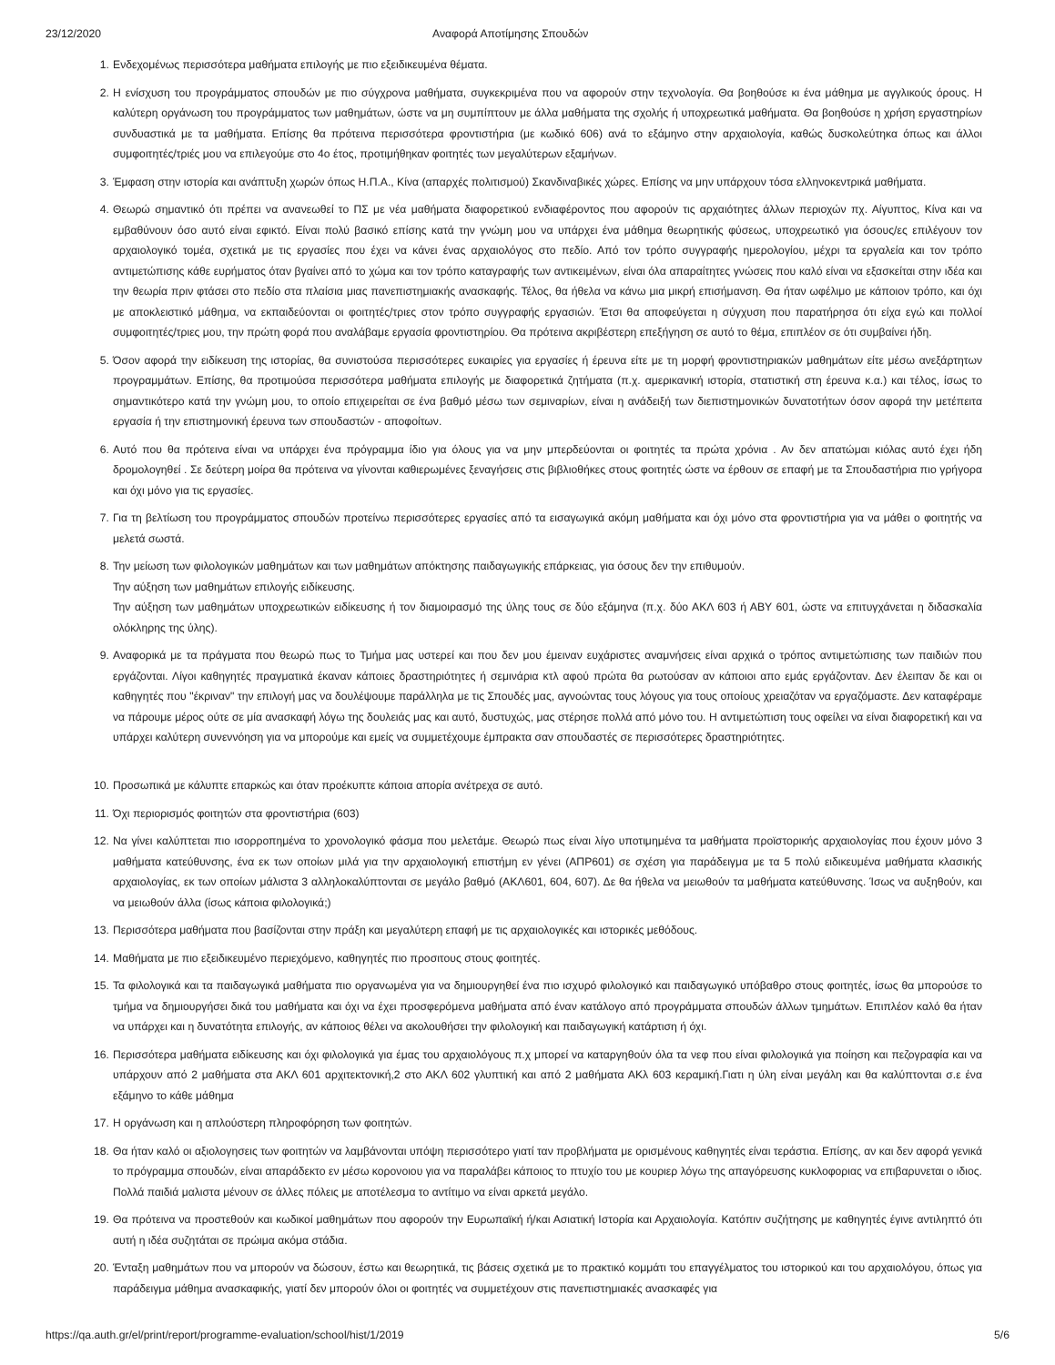23/12/2020 Αναφορά Αποτίμησης Σπουδών
1. Ενδεχομένως περισσότερα μαθήματα επιλογής με πιο εξειδικευμένα θέματα.
2. Η ενίσχυση του προγράμματος σπουδών με πιο σύγχρονα μαθήματα, συγκεκριμένα που να αφορούν στην τεχνολογία. Θα βοηθούσε κι ένα μάθημα με αγγλικούς όρους. Η καλύτερη οργάνωση του προγράμματος των μαθημάτων, ώστε να μη συμπίπτουν με άλλα μαθήματα της σχολής ή υποχρεωτικά μαθήματα. Θα βοηθούσε η χρήση εργαστηρίων συνδυαστικά με τα μαθήματα. Επίσης θα πρότεινα περισσότερα φροντιστήρια (με κωδικό 606) ανά το εξάμηνο στην αρχαιολογία, καθώς δυσκολεύτηκα όπως και άλλοι συμφοιτητές/τριές μου να επιλεγούμε στο 4ο έτος, προτιμήθηκαν φοιτητές των μεγαλύτερων εξαμήνων.
3. Έμφαση στην ιστορία και ανάπτυξη χωρών όπως Η.Π.Α., Κίνα (απαρχές πολιτισμού) Σκανδιναβικές χώρες. Επίσης να μην υπάρχουν τόσα ελληνοκεντρικά μαθήματα.
4. Θεωρώ σημαντικό ότι πρέπει να ανανεωθεί το ΠΣ με νέα μαθήματα διαφορετικού ενδιαφέροντος που αφορούν τις αρχαιότητες άλλων περιοχών πχ. Αίγυπτος, Κίνα και να εμβαθύνουν όσο αυτό είναι εφικτό. Είναι πολύ βασικό επίσης κατά την γνώμη μου να υπάρχει ένα μάθημα θεωρητικής φύσεως, υποχρεωτικό για όσους/ες επιλέγουν τον αρχαιολογικό τομέα, σχετικά με τις εργασίες που έχει να κάνει ένας αρχαιολόγος στο πεδίο. Από τον τρόπο συγγραφής ημερολογίου, μέχρι τα εργαλεία και τον τρόπο αντιμετώπισης κάθε ευρήματος όταν βγαίνει από το χώμα και τον τρόπο καταγραφής των αντικειμένων, είναι όλα απαραίτητες γνώσεις που καλό είναι να εξασκείται στην ιδέα και την θεωρία πριν φτάσει στο πεδίο στα πλαίσια μιας πανεπιστημιακής ανασκαφής. Τέλος, θα ήθελα να κάνω μια μικρή επισήμανση. Θα ήταν ωφέλιμο με κάποιον τρόπο, και όχι με αποκλειστικό μάθημα, να εκπαιδεύονται οι φοιτητές/τριες στον τρόπο συγγραφής εργασιών. Έτσι θα αποφεύγεται η σύγχυση που παρατήρησα ότι είχα εγώ και πολλοί συμφοιτητές/τριες μου, την πρώτη φορά που αναλάβαμε εργασία φροντιστηρίου. Θα πρότεινα ακριβέστερη επεξήγηση σε αυτό το θέμα, επιπλέον σε ότι συμβαίνει ήδη.
5. Όσον αφορά την ειδίκευση της ιστορίας, θα συνιστούσα περισσότερες ευκαιρίες για εργασίες ή έρευνα είτε με τη μορφή φροντιστηριακών μαθημάτων είτε μέσω ανεξάρτητων προγραμμάτων. Επίσης, θα προτιμούσα περισσότερα μαθήματα επιλογής με διαφορετικά ζητήματα (π.χ. αμερικανική ιστορία, στατιστική στη έρευνα κ.α.) και τέλος, ίσως το σημαντικότερο κατά την γνώμη μου, το οποίο επιχειρείται σε ένα βαθμό μέσω των σεμιναρίων, είναι η ανάδειξή των διεπιστημονικών δυνατοτήτων όσον αφορά την μετέπειτα εργασία ή την επιστημονική έρευνα των σπουδαστών - αποφοίτων.
6. Αυτό που θα πρότεινα είναι να υπάρχει ένα πρόγραμμα ίδιο για όλους για να μην μπερδεύονται οι φοιτητές τα πρώτα χρόνια . Αν δεν απατώμαι κιόλας αυτό έχει ήδη δρομολογηθεί . Σε δεύτερη μοίρα θα πρότεινα να γίνονται καθιερωμένες ξεναγήσεις στις βιβλιοθήκες στους φοιτητές ώστε να έρθουν σε επαφή με τα Σπουδαστήρια πιο γρήγορα και όχι μόνο για τις εργασίες.
7. Για τη βελτίωση του προγράμματος σπουδών προτείνω περισσότερες εργασίες από τα εισαγωγικά ακόμη μαθήματα και όχι μόνο στα φροντιστήρια για να μάθει ο φοιτητής να μελετά σωστά.
8. Την μείωση των φιλολογικών μαθημάτων και των μαθημάτων απόκτησης παιδαγωγικής επάρκειας, για όσους δεν την επιθυμούν.
Την αύξηση των μαθημάτων επιλογής ειδίκευσης.
Την αύξηση των μαθημάτων υποχρεωτικών ειδίκευσης ή τον διαμοιρασμό της ύλης τους σε δύο εξάμηνα (π.χ. δύο ΑΚΛ 603 ή ΑΒΥ 601, ώστε να επιτυγχάνεται η διδασκαλία ολόκληρης της ύλης).
9. Αναφορικά με τα πράγματα που θεωρώ πως το Τμήμα μας υστερεί και που δεν μου έμειναν ευχάριστες αναμνήσεις είναι αρχικά ο τρόπος αντιμετώπισης των παιδιών που εργάζονται. Λίγοι καθηγητές πραγματικά έκαναν κάποιες δραστηριότητες ή σεμινάρια κτλ αφού πρώτα θα ρωτούσαν αν κάποιοι απο εμάς εργάζονταν. Δεν έλειπαν δε και οι καθηγητές που "έκριναν" την επιλογή μας να δουλέψουμε παράλληλα με τις Σπουδές μας, αγνοώντας τους λόγους για τους οποίους χρειαζόταν να εργαζόμαστε. Δεν καταφέραμε να πάρουμε μέρος ούτε σε μία ανασκαφή λόγω της δουλειάς μας και αυτό, δυστυχώς, μας στέρησε πολλά από μόνο του. Η αντιμετώπιση τους οφείλει να είναι διαφορετική και να υπάρχει καλύτερη συνεννόηση για να μπορούμε και εμείς να συμμετέχουμε έμπρακτα σαν σπουδαστές σε περισσότερες δραστηριότητες.
10. Προσωπικά με κάλυπτε επαρκώς και όταν προέκυπτε κάποια απορία ανέτρεχα σε αυτό.
11. Όχι περιορισμός φοιτητών στα φροντιστήρια (603)
12. Να γίνει καλύπτεται πιο ισορροπημένα το χρονολογικό φάσμα που μελετάμε. Θεωρώ πως είναι λίγο υποτιμημένα τα μαθήματα προϊστορικής αρχαιολογίας που έχουν μόνο 3 μαθήματα κατεύθυνσης, ένα εκ των οποίων μιλά για την αρχαιολογική επιστήμη εν γένει (ΑΠΡ601) σε σχέση για παράδειγμα με τα 5 πολύ ειδικευμένα μαθήματα κλασικής αρχαιολογίας, εκ των οποίων μάλιστα 3 αλληλοκαλύπτονται σε μεγάλο βαθμό (ΑΚΛ601, 604, 607). Δε θα ήθελα να μειωθούν τα μαθήματα κατεύθυνσης. Ίσως να αυξηθούν, και να μειωθούν άλλα (ίσως κάποια φιλολογικά;)
13. Περισσότερα μαθήματα που βασίζονται στην πράξη και μεγαλύτερη επαφή με τις αρχαιολογικές και ιστορικές μεθόδους.
14. Μαθήματα με πιο εξειδικευμένο περιεχόμενο, καθηγητές πιο προσιτους στους φοιτητές.
15. Τα φιλολογικά και τα παιδαγωγικά μαθήματα πιο οργανωμένα για να δημιουργηθεί ένα πιο ισχυρό φιλολογικό και παιδαγωγικό υπόβαθρο στους φοιτητές, ίσως θα μπορούσε το τμήμα να δημιουργήσει δικά του μαθήματα και όχι να έχει προσφερόμενα μαθήματα από έναν κατάλογο από προγράμματα σπουδών άλλων τμημάτων. Επιπλέον καλό θα ήταν να υπάρχει και η δυνατότητα επιλογής, αν κάποιος θέλει να ακολουθήσει την φιλολογική και παιδαγωγική κατάρτιση ή όχι.
16. Περισσότερα μαθήματα ειδίκευσης και όχι φιλολογικά για έμας του αρχαιολόγους π.χ μπορεί να καταργηθούν όλα τα νεφ που είναι φιλολογικά για ποίηση και πεζογραφία και να υπάρχουν από 2 μαθήματα στα ΑΚΛ 601 αρχιτεκτονική,2 στο ΑΚΛ 602 γλυπτική και από 2 μαθήματα ΑΚλ 603 κεραμική.Γιατι η ύλη είναι μεγάλη και θα καλύπτονται σ.ε ένα εξάμηνο το κάθε μάθημα
17. Η οργάνωση και η απλούστερη πληροφόρηση των φοιτητών.
18. Θα ήταν καλό οι αξιολογησεις των φοιτητών να λαμβάνονται υπόψη περισσότερο γιατί ταν προβλήματα με ορισμένους καθηγητές είναι τεράστια. Επίσης, αν και δεν αφορά γενικά το πρόγραμμα σπουδών, είναι απαράδεκτο εν μέσω κορονοιου για να παραλάβει κάποιος το πτυχίο του με κουριερ λόγω της απαγόρευσης κυκλοφοριας να επιβαρυνεται ο ιδιος. Πολλά παιδιά μαλιστα μένουν σε άλλες πόλεις με αποτέλεσμα το αντίτιμο να είναι αρκετά μεγάλο.
19. Θα πρότεινα να προστεθούν και κωδικοί μαθημάτων που αφορούν την Ευρωπαϊκή ή/και Ασιατική Ιστορία και Αρχαιολογία. Κατόπιν συζήτησης με καθηγητές έγινε αντιληπτό ότι αυτή η ιδέα συζητάται σε πρώιμα ακόμα στάδια.
20. Ένταξη μαθημάτων που να μπορούν να δώσουν, έστω και θεωρητικά, τις βάσεις σχετικά με το πρακτικό κομμάτι του επαγγέλματος του ιστορικού και του αρχαιολόγου, όπως για παράδειγμα μάθημα ανασκαφικής, γιατί δεν μπορούν όλοι οι φοιτητές να συμμετέχουν στις πανεπιστημιακές ανασκαφές για
https://qa.auth.gr/el/print/report/programme-evaluation/school/hist/1/2019 5/6